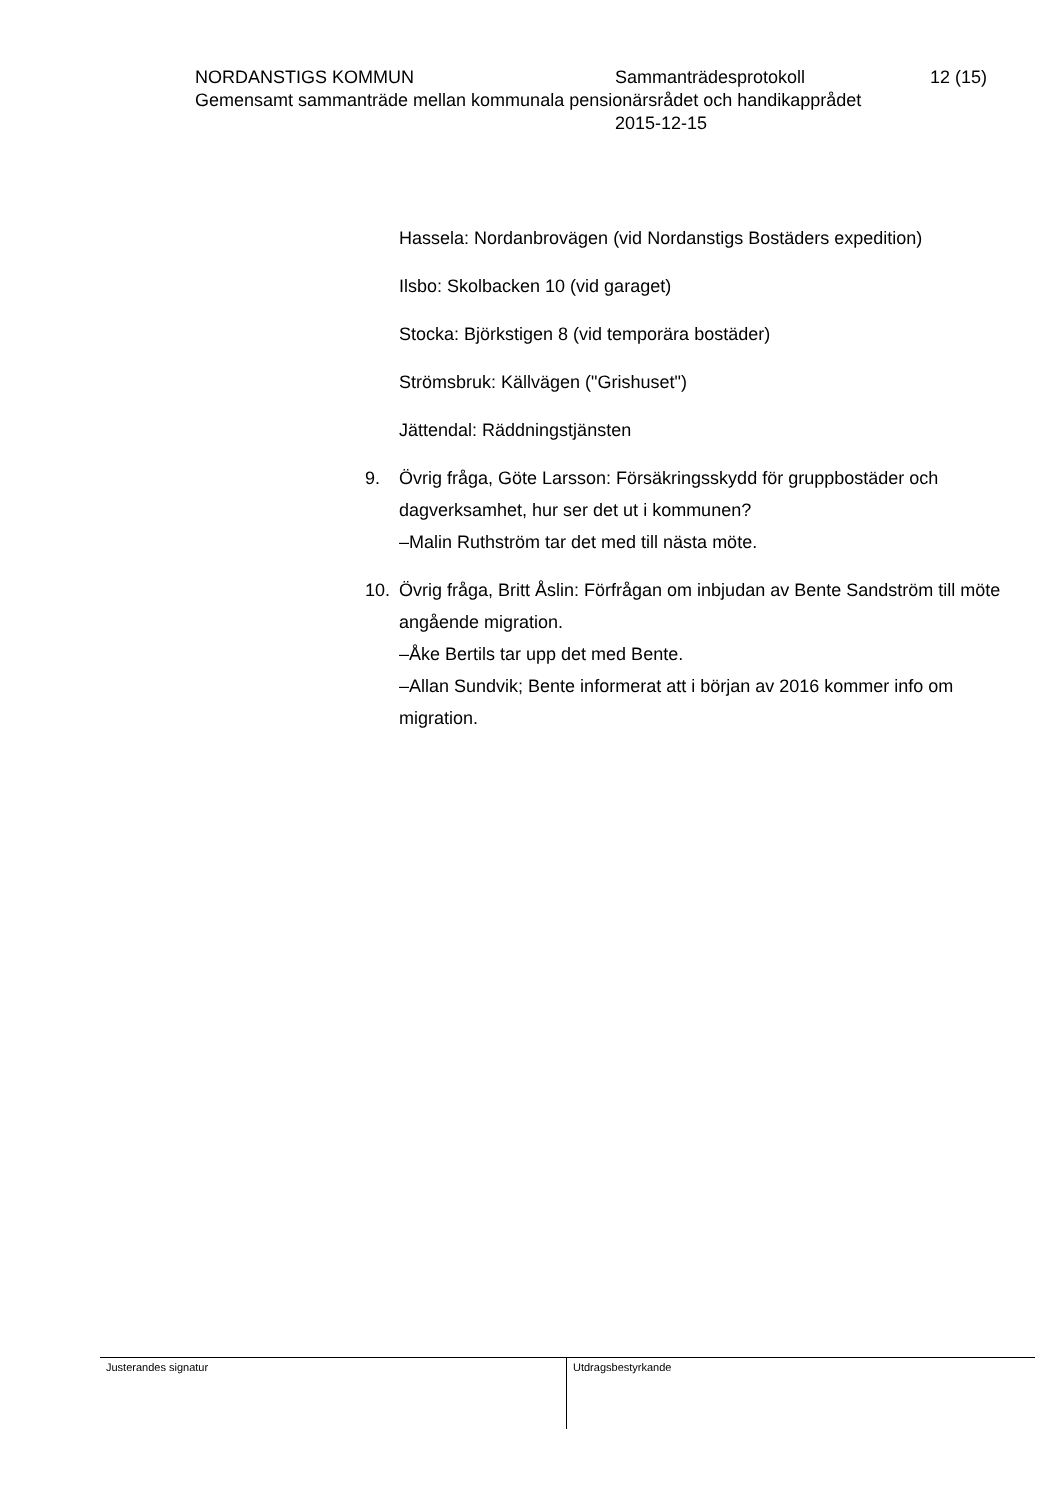NORDANSTIGS KOMMUN Sammanträdesprotokoll 12 (15)
Gemensamt sammanträde mellan kommunala pensionärsrådet och handikapprådet
2015-12-15
Hassela: Nordanbrovägen (vid Nordanstigs Bostäders expedition)
Ilsbo: Skolbacken 10 (vid garaget)
Stocka: Björkstigen 8 (vid temporära bostäder)
Strömsbruk: Källvägen ("Grishuset")
Jättendal: Räddningstjänsten
9. Övrig fråga, Göte Larsson: Försäkringsskydd för gruppbostäder och dagverksamhet, hur ser det ut i kommunen?
–Malin Ruthström tar det med till nästa möte.
10. Övrig fråga, Britt Åslin: Förfrågan om inbjudan av Bente Sandström till möte angående migration.
–Åke Bertils tar upp det med Bente.
–Allan Sundvik; Bente informerat att i början av 2016 kommer info om migration.
Justerandes signatur Utdragsbestyrkande